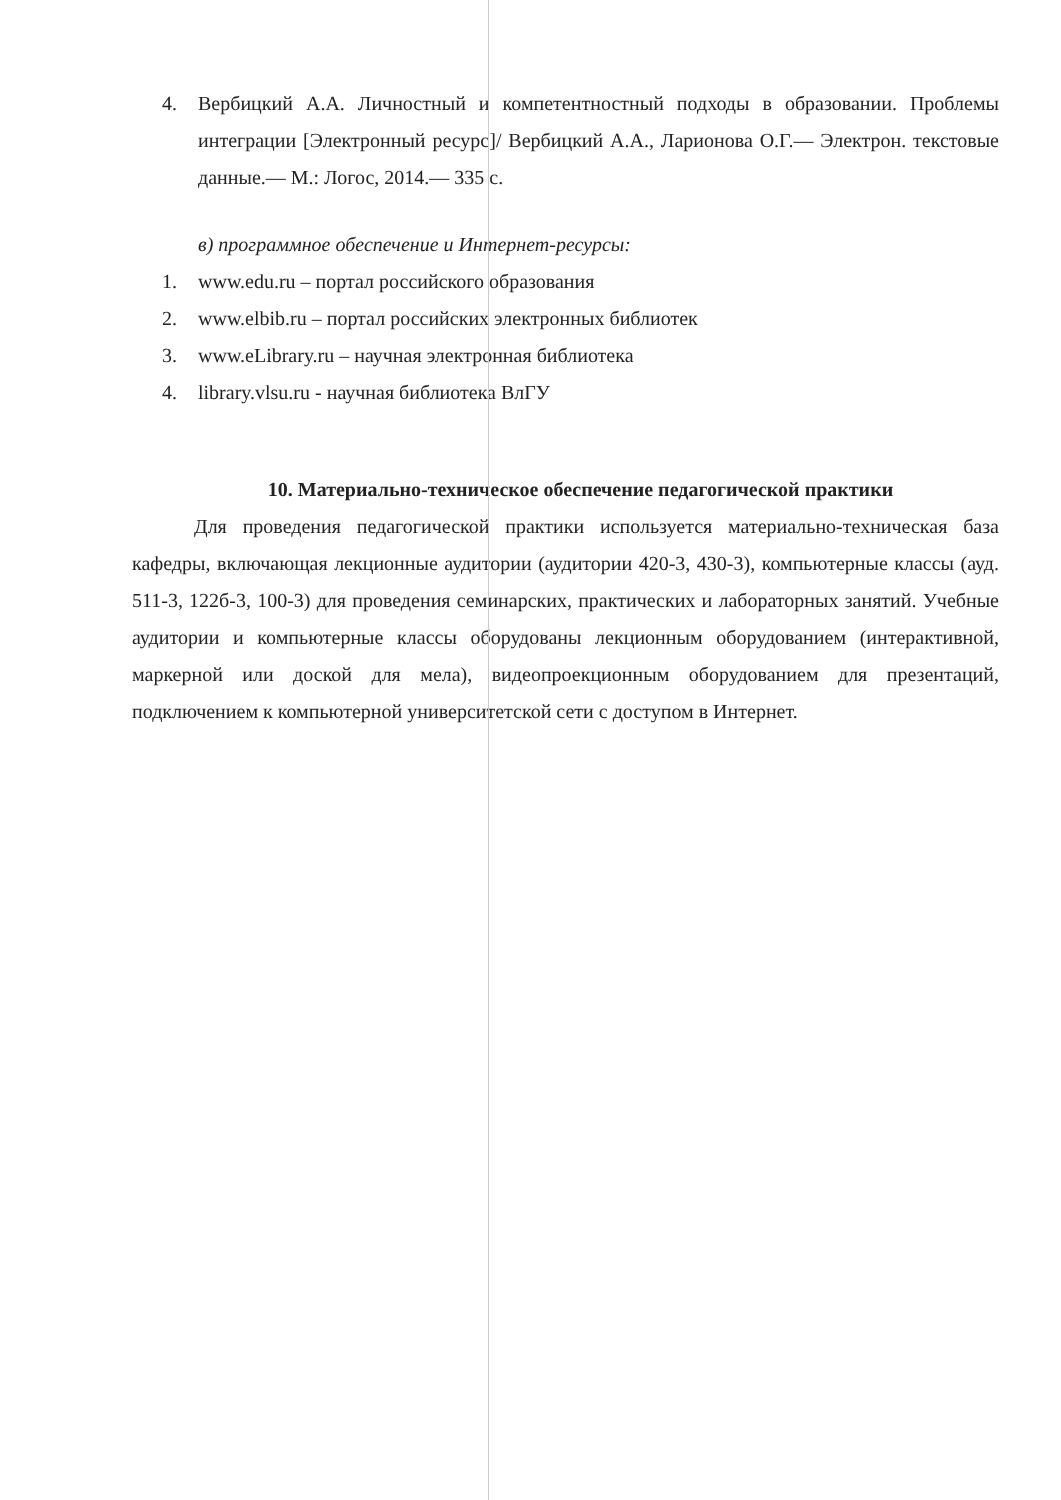4. Вербицкий А.А. Личностный и компетентностный подходы в образовании. Проблемы интеграции [Электронный ресурс]/ Вербицкий А.А., Ларионова О.Г.— Электрон. текстовые данные.— М.: Логос, 2014.— 335 с.
в) программное обеспечение и Интернет-ресурсы:
1. www.edu.ru – портал российского образования
2. www.elbib.ru – портал российских электронных библиотек
3. www.eLibrary.ru – научная электронная библиотека
4. library.vlsu.ru - научная библиотека ВлГУ
10. Материально-техническое обеспечение педагогической практики
Для проведения педагогической практики используется материально-техническая база кафедры, включающая лекционные аудитории (аудитории 420-3, 430-3), компьютерные классы (ауд. 511-3, 122б-3, 100-3) для проведения семинарских, практических и лабораторных занятий. Учебные аудитории и компьютерные классы оборудованы лекционным оборудованием (интерактивной, маркерной или доской для мела), видеопроекционным оборудованием для презентаций, подключением к компьютерной университетской сети с доступом в Интернет.